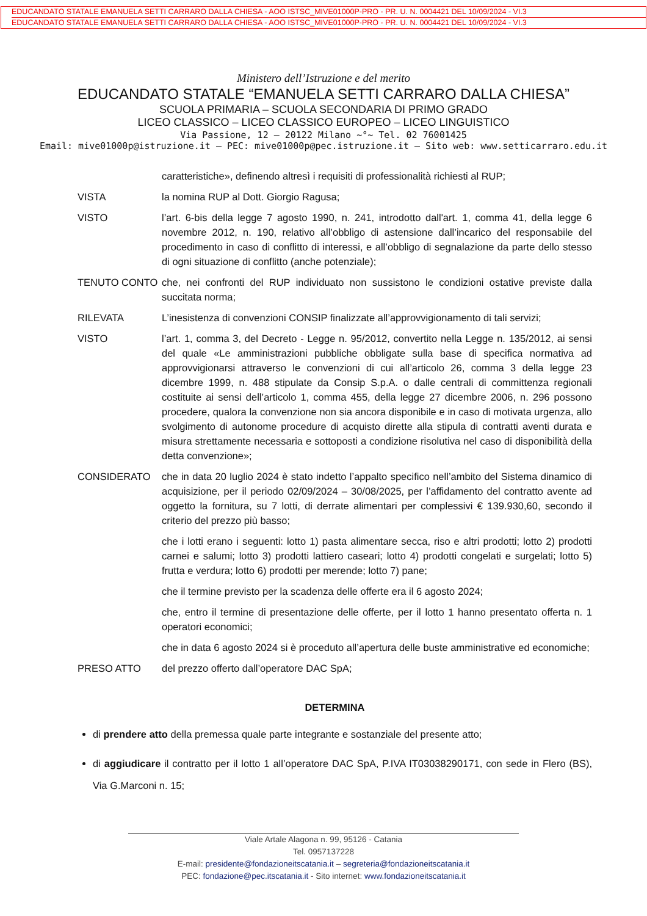EDUCANDATO STATALE EMANUELA SETTI CARRARO DALLA CHIESA - AOO ISTSC_MIVE01000P-PRO - PR. U. N. 0004421 DEL 10/09/2024 - VI.3
EDUCANDATO STATALE EMANUELA SETTI CARRARO DALLA CHIESA - AOO ISTSC_MIVE01000P-PRO - PR. U. N. 0004421 DEL 10/09/2024 - VI.3
Ministero dell’Istruzione e del merito
EDUCANDATO STATALE “EMANUELA SETTI CARRARO DALLA CHIESA”
SCUOLA PRIMARIA – SCUOLA SECONDARIA DI PRIMO GRADO
LICEO CLASSICO – LICEO CLASSICO EUROPEO – LICEO LINGUISTICO
Via Passione, 12 – 20122 Milano ~°~ Tel. 02 76001425
Email: mive01000p@istruzione.it – PEC: mive01000p@pec.istruzione.it – Sito web: www.setticarraro.edu.it
caratteristiche», definendo altresì i requisiti di professionalità richiesti al RUP;
VISTA la nomina RUP al Dott. Giorgio Ragusa;
VISTO l’art. 6-bis della legge 7 agosto 1990, n. 241, introdotto dall'art. 1, comma 41, della legge 6 novembre 2012, n. 190, relativo all’obbligo di astensione dall’incarico del responsabile del procedimento in caso di conflitto di interessi, e all’obbligo di segnalazione da parte dello stesso di ogni situazione di conflitto (anche potenziale);
TENUTO CONTO che, nei confronti del RUP individuato non sussistono le condizioni ostative previste dalla succitata norma;
RILEVATA L’inesistenza di convenzioni CONSIP finalizzate all’approvvigionamento di tali servizi;
VISTO l’art. 1, comma 3, del Decreto - Legge n. 95/2012, convertito nella Legge n. 135/2012, ai sensi del quale «Le amministrazioni pubbliche obbligate sulla base di specifica normativa ad approvvigionarsi attraverso le convenzioni di cui all’articolo 26, comma 3 della legge 23 dicembre 1999, n. 488 stipulate da Consip S.p.A. o dalle centrali di committenza regionali costituite ai sensi dell’articolo 1, comma 455, della legge 27 dicembre 2006, n. 296 possono procedere, qualora la convenzione non sia ancora disponibile e in caso di motivata urgenza, allo svolgimento di autonome procedure di acquisto dirette alla stipula di contratti aventi durata e misura strettamente necessaria e sottoposti a condizione risolutiva nel caso di disponibilità della detta convenzione»;
CONSIDERATO che in data 20 luglio 2024 è stato indetto l’appalto specifico nell’ambito del Sistema dinamico di acquisizione, per il periodo 02/09/2024 – 30/08/2025, per l’affidamento del contratto avente ad oggetto la fornitura, su 7 lotti, di derrate alimentari per complessivi € 139.930,60, secondo il criterio del prezzo più basso;
che i lotti erano i seguenti: lotto 1) pasta alimentare secca, riso e altri prodotti; lotto 2) prodotti carnei e salumi; lotto 3) prodotti lattiero caseari; lotto 4) prodotti congelati e surgelati; lotto 5) frutta e verdura; lotto 6) prodotti per merende; lotto 7) pane;
che il termine previsto per la scadenza delle offerte era il 6 agosto 2024;
che, entro il termine di presentazione delle offerte, per il lotto 1 hanno presentato offerta n. 1 operatori economici;
che in data 6 agosto 2024 si è proceduto all’apertura delle buste amministrative ed economiche;
PRESO ATTO del prezzo offerto dall’operatore DAC SpA;
DETERMINA
di prendere atto della premessa quale parte integrante e sostanziale del presente atto;
di aggiudicare il contratto per il lotto 1 all’operatore DAC SpA, P.IVA IT03038290171, con sede in Flero (BS), Via G.Marconi n. 15;
Viale Artale Alagona n. 99, 95126 - Catania
Tel. 0957137228
E-mail: presidente@fondazioneitscatania.it – segreteria@fondazioneitscatania.it
PEC: fondazione@pec.itscatania.it - Sito internet: www.fondazioneitscatania.it